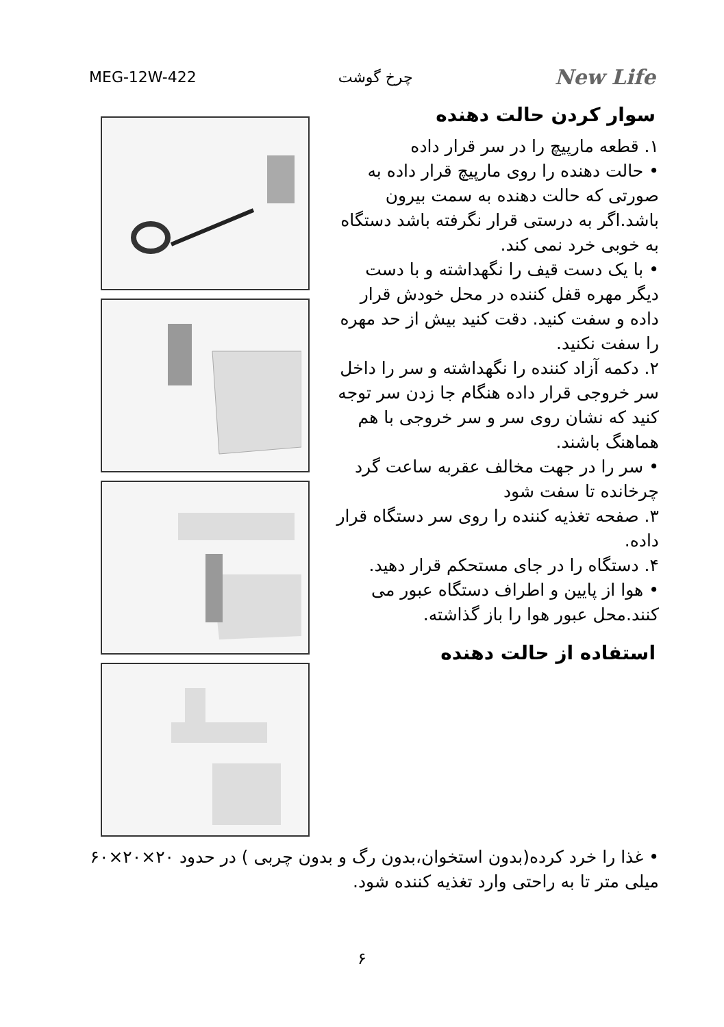MEG-12W-422 چرخ گوشت New Life
سوار کردن حالت دهنده
۱. قطعه مارپیچ را در سر قرار داده
• حالت دهنده را روی مارپیچ قرار داده به صورتی که حالت دهنده به سمت بیرون باشد.اگر به درستی قرار نگرفته باشد دستگاه به خوبی خرد نمی کند.
• با یک دست قیف را نگهداشته و با دست دیگر مهره قفل کننده در محل خودش قرار داده و سفت کنید. دقت کنید بیش از حد مهره را سفت نکنید.
۲. دکمه آزاد کننده را نگهداشته و سر را داخل سر خروجی قرار داده هنگام جا زدن سر توجه کنید که نشان روی سر و سر خروجی با هم هماهنگ باشند.
• سر را در جهت مخالف عقربه ساعت گرد چرخانده تا سفت شود
۳. صفحه تغذیه کننده را روی سر دستگاه قرار داده.
۴. دستگاه را در جای مستحکم قرار دهید.
• هوا از پایین و اطراف دستگاه عبور می کنند.محل عبور هوا را باز گذاشته.
استفاده از حالت دهنده
• غذا را خرد کرده(بدون استخوان،بدون رگ و بدون چربی ) در حدود ۲۰×۲۰×۶۰ میلی متر تا به راحتی وارد تغذیه کننده شود.
۶